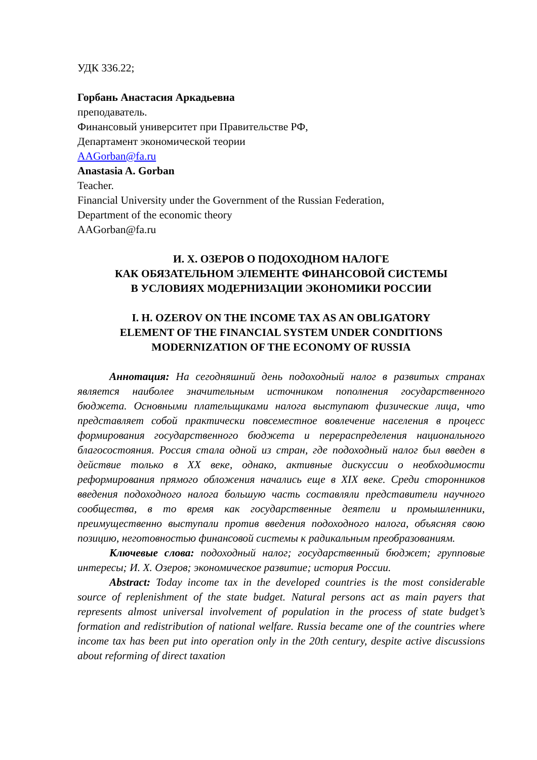УДК 336.22;
Горбань Анастасия Аркадьевна
преподаватель.
Финансовый университет при Правительстве РФ,
Департамент экономической теории
AAGorban@fa.ru
Anastasia A. Gorban
Teacher.
Financial University under the Government of the Russian Federation,
Department of the economic theory
AAGorban@fa.ru
И. Х. ОЗЕРОВ О ПОДОХОДНОМ НАЛОГЕ
КАК ОБЯЗАТЕЛЬНОМ ЭЛЕМЕНТЕ ФИНАНСОВОЙ СИСТЕМЫ
В УСЛОВИЯХ МОДЕРНИЗАЦИИ ЭКОНОМИКИ РОССИИ
I. H. OZEROV ON THE INCOME TAX AS AN OBLIGATORY
ELEMENT OF THE FINANCIAL SYSTEM UNDER CONDITIONS
MODERNIZATION OF THE ECONOMY OF RUSSIA
Аннотация: На сегодняшний день подоходный налог в развитых странах является наиболее значительным источником пополнения государственного бюджета. Основными плательщиками налога выступают физические лица, что представляет собой практически повсеместное вовлечение населения в процесс формирования государственного бюджета и перераспределения национального благосостояния. Россия стала одной из стран, где подоходный налог был введен в действие только в XX веке, однако, активные дискуссии о необходимости реформирования прямого обложения начались еще в XIX веке. Среди сторонников введения подоходного налога большую часть составляли представители научного сообщества, в то время как государственные деятели и промышленники, преимущественно выступали против введения подоходного налога, объясняя свою позицию, неготовностью финансовой системы к радикальным преобразованиям.
Ключевые слова: подоходный налог; государственный бюджет; групповые интересы; И. Х. Озеров; экономическое развитие; история России.
Abstract: Today income tax in the developed countries is the most considerable source of replenishment of the state budget. Natural persons act as main payers that represents almost universal involvement of population in the process of state budget’s formation and redistribution of national welfare. Russia became one of the countries where income tax has been put into operation only in the 20th century, despite active discussions about reforming of direct taxation